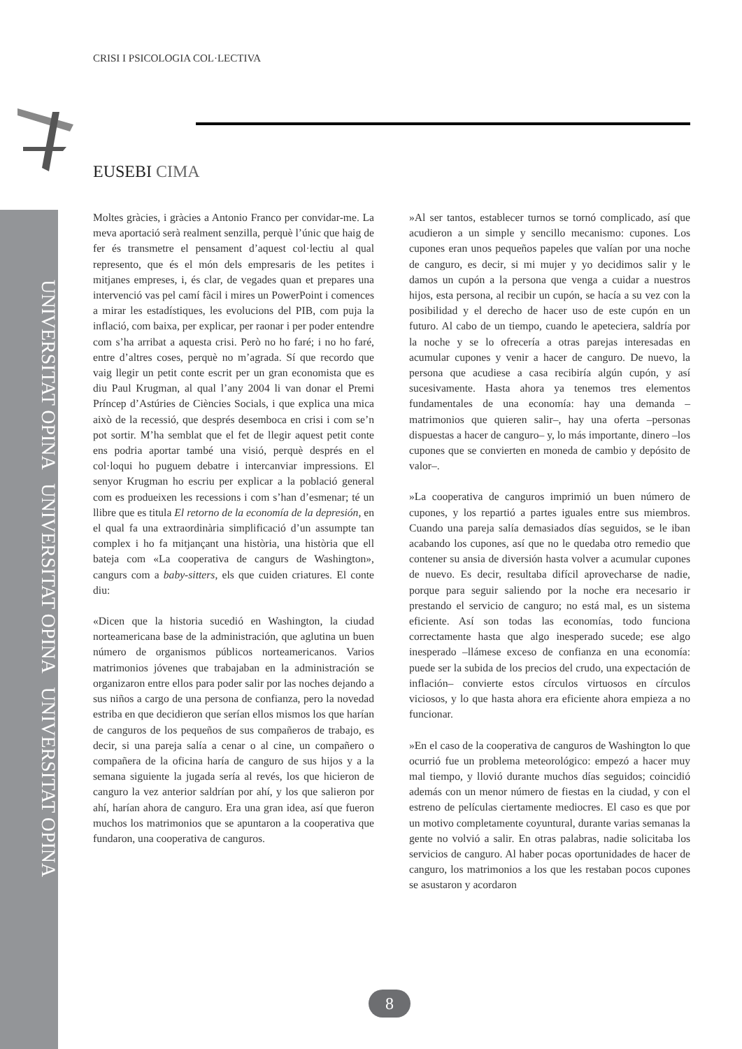UNIVERSITAT OPINA UNIVERSITAT OPINA UNIVERSITAT OPINA
CRISI I PSICOLOGIA COL·LECTIVA
EUSEBI CIMA
Moltes gràcies, i gràcies a Antonio Franco per convidar-me. La meva aportació serà realment senzilla, perquè l’únic que haig de fer és transmetre el pensament d’aquest col·lectiu al qual represento, que és el món dels empresaris de les petites i mitjanes empreses, i, és clar, de vegades quan et prepares una intervenció vas pel camí fàcil i mires un PowerPoint i comences a mirar les estadístiques, les evolucions del PIB, com puja la inflació, com baixa, per explicar, per raonar i per poder entendre com s’ha arribat a aquesta crisi. Però no ho faré; i no ho faré, entre d’altres coses, perquè no m’agrada. Sí que recordo que vaig llegir un petit conte escrit per un gran economista que es diu Paul Krugman, al qual l’any 2004 li van donar el Premi Príncep d’Astúries de Ciències Socials, i que explica una mica això de la recessió, que després desemboca en crisi i com se’n pot sortir. M’ha semblat que el fet de llegir aquest petit conte ens podria aportar també una visió, perquè després en el col·loqui ho puguem debatre i intercanviar impressions. El senyor Krugman ho escriu per explicar a la població general com es produeixen les recessions i com s’han d’esmenar; té un llibre que es titula El retorno de la economía de la depresión, en el qual fa una extraordinària simplificació d’un assumpte tan complex i ho fa mitjançant una història, una història que ell bateja com «La cooperativa de cangurs de Washington», cangurs com a baby-sitters, els que cuiden criatures. El conte diu:
«Dicen que la historia sucedió en Washington, la ciudad norteamericana base de la administración, que aglutina un buen número de organismos públicos norteamericanos. Varios matrimonios jóvenes que trabajaban en la administración se organizaron entre ellos para poder salir por las noches dejando a sus niños a cargo de una persona de confianza, pero la novedad estriba en que decidieron que serían ellos mismos los que harían de canguros de los pequeños de sus compañeros de trabajo, es decir, si una pareja salía a cenar o al cine, un compañero o compañera de la oficina haría de canguro de sus hijos y a la semana siguiente la jugada sería al revés, los que hicieron de canguro la vez anterior saldrían por ahí, y los que salieron por ahí, harían ahora de canguro. Era una gran idea, así que fueron muchos los matrimonios que se apuntaron a la cooperativa que fundaron, una cooperativa de canguros.
»Al ser tantos, establecer turnos se tornó complicado, así que acudieron a un simple y sencillo mecanismo: cupones. Los cupones eran unos pequeños papeles que valían por una noche de canguro, es decir, si mi mujer y yo decidimos salir y le damos un cupón a la persona que venga a cuidar a nuestros hijos, esta persona, al recibir un cupón, se hacía a su vez con la posibilidad y el derecho de hacer uso de este cupón en un futuro. Al cabo de un tiempo, cuando le apeteciera, saldría por la noche y se lo ofrecería a otras parejas interesadas en acumular cupones y venir a hacer de canguro. De nuevo, la persona que acudiese a casa recibiría algún cupón, y así sucesivamente. Hasta ahora ya tenemos tres elementos fundamentales de una economía: hay una demanda –matrimonios que quieren salir–, hay una oferta –personas dispuestas a hacer de canguro– y, lo más importante, dinero –los cupones que se convierten en moneda de cambio y depósito de valor–.
»La cooperativa de canguros imprimió un buen número de cupones, y los repartió a partes iguales entre sus miembros. Cuando una pareja salía demasiados días seguidos, se le iban acabando los cupones, así que no le quedaba otro remedio que contener su ansia de diversión hasta volver a acumular cupones de nuevo. Es decir, resultaba difícil aprovecharse de nadie, porque para seguir saliendo por la noche era necesario ir prestando el servicio de canguro; no está mal, es un sistema eficiente. Así son todas las economías, todo funciona correctamente hasta que algo inesperado sucede; ese algo inesperado –llámese exceso de confianza en una economía: puede ser la subida de los precios del crudo, una expectación de inflación– convierte estos círculos virtuosos en círculos viciosos, y lo que hasta ahora era eficiente ahora empieza a no funcionar.
»En el caso de la cooperativa de canguros de Washington lo que ocurrió fue un problema meteorológico: empezó a hacer muy mal tiempo, y llovió durante muchos días seguidos; coincidió además con un menor número de fiestas en la ciudad, y con el estreno de películas ciertamente mediocres. El caso es que por un motivo completamente coyuntural, durante varias semanas la gente no volvió a salir. En otras palabras, nadie solicitaba los servicios de canguro. Al haber pocas oportunidades de hacer de canguro, los matrimonios a los que les restaban pocos cupones se asustaron y acordaron
8